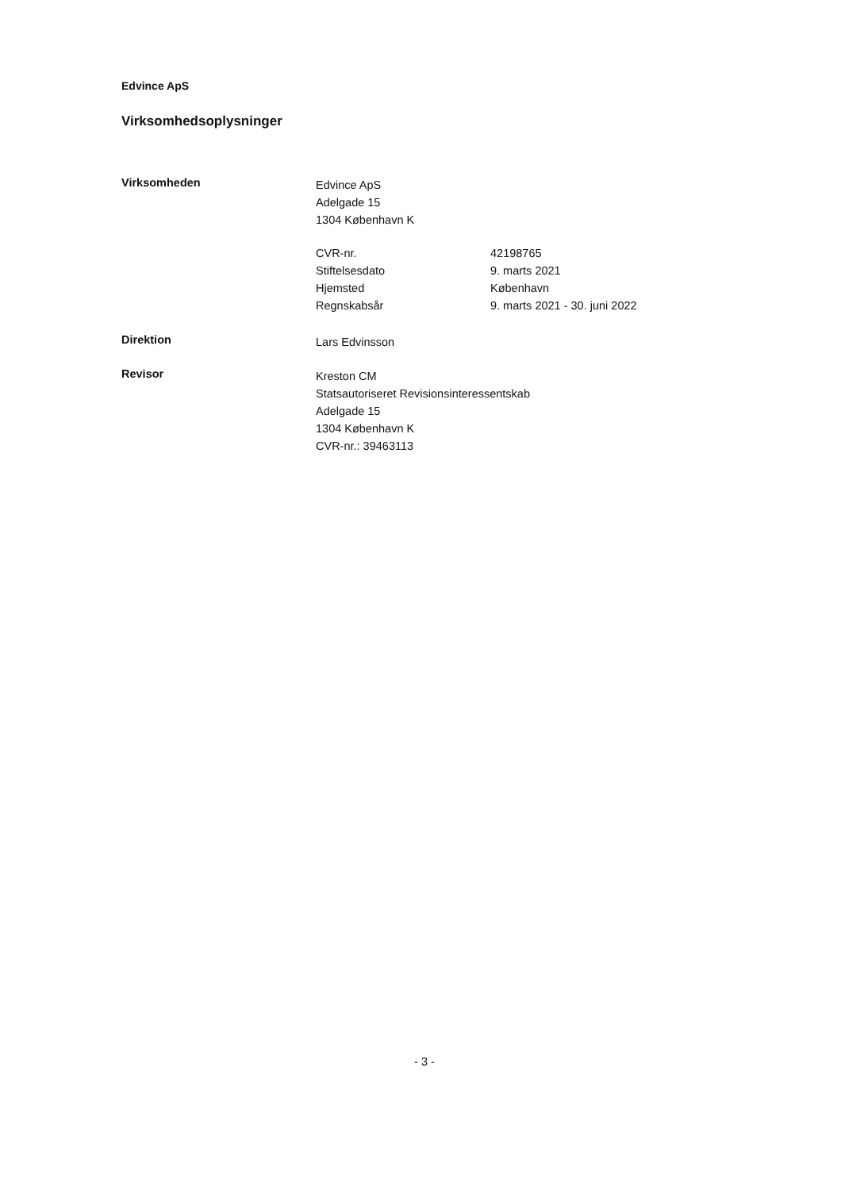Edvince ApS
Virksomhedsoplysninger
Virksomheden
Edvince ApS
Adelgade 15
1304 København K
CVR-nr. 42198765
Stiftelsesdato 9. marts 2021
Hjemsted København
Regnskabsår 9. marts 2021 - 30. juni 2022
Direktion
Lars Edvinsson
Revisor
Kreston CM
Statsautoriseret Revisionsinteressentskab
Adelgade 15
1304 København K
CVR-nr.: 39463113
- 3 -